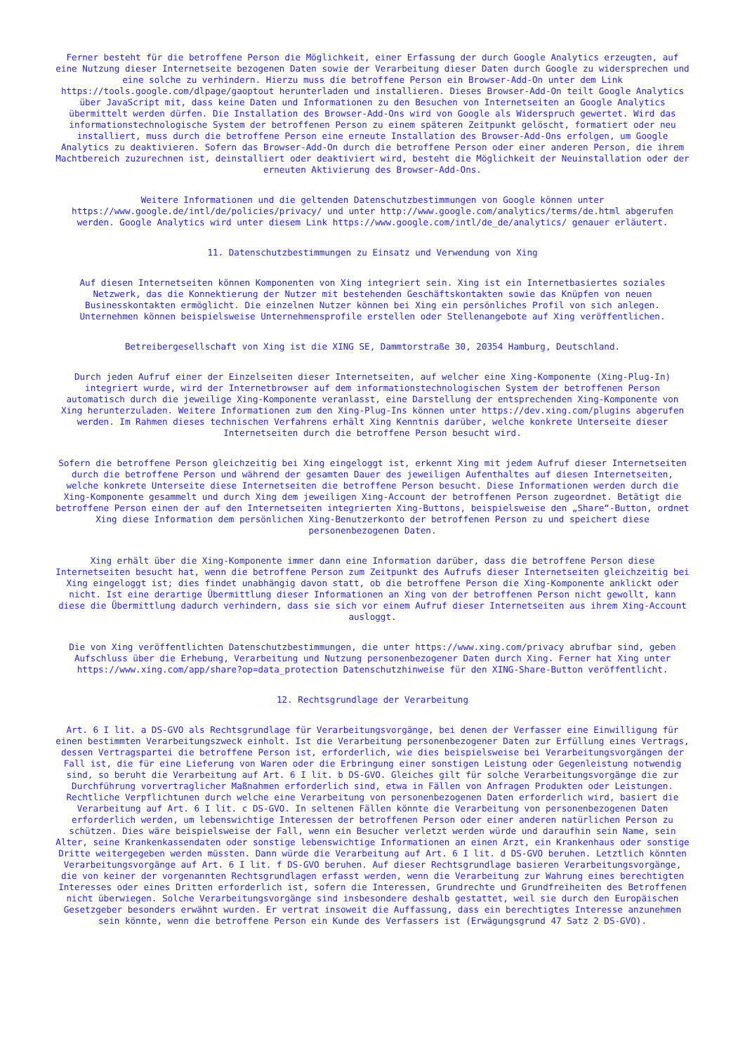Ferner besteht für die betroffene Person die Möglichkeit, einer Erfassung der durch Google Analytics erzeugten, auf eine Nutzung dieser Internetseite bezogenen Daten sowie der Verarbeitung dieser Daten durch Google zu widersprechen und eine solche zu verhindern. Hierzu muss die betroffene Person ein Browser-Add-On unter dem Link https://tools.google.com/dlpage/gaoptout herunterladen und installieren. Dieses Browser-Add-On teilt Google Analytics über JavaScript mit, dass keine Daten und Informationen zu den Besuchen von Internetseiten an Google Analytics übermittelt werden dürfen. Die Installation des Browser-Add-Ons wird von Google als Widerspruch gewertet. Wird das informationstechnologische System der betroffenen Person zu einem späteren Zeitpunkt gelöscht, formatiert oder neu installiert, muss durch die betroffene Person eine erneute Installation des Browser-Add-Ons erfolgen, um Google Analytics zu deaktivieren. Sofern das Browser-Add-On durch die betroffene Person oder einer anderen Person, die ihrem Machtbereich zuzurechnen ist, deinstalliert oder deaktiviert wird, besteht die Möglichkeit der Neuinstallation oder der erneuten Aktivierung des Browser-Add-Ons.
Weitere Informationen und die geltenden Datenschutzbestimmungen von Google können unter https://www.google.de/intl/de/policies/privacy/ und unter http://www.google.com/analytics/terms/de.html abgerufen werden. Google Analytics wird unter diesem Link https://www.google.com/intl/de_de/analytics/ genauer erläutert.
11. Datenschutzbestimmungen zu Einsatz und Verwendung von Xing
Auf diesen Internetseiten können Komponenten von Xing integriert sein. Xing ist ein Internetbasiertes soziales Netzwerk, das die Konnektierung der Nutzer mit bestehenden Geschäftskontakten sowie das Knüpfen von neuen Businesskontakten ermöglicht. Die einzelnen Nutzer können bei Xing ein persönliches Profil von sich anlegen. Unternehmen können beispielsweise Unternehmensprofile erstellen oder Stellenangebote auf Xing veröffentlichen.
Betreibergesellschaft von Xing ist die XING SE, Dammtorstraße 30, 20354 Hamburg, Deutschland.
Durch jeden Aufruf einer der Einzelseiten dieser Internetseiten, auf welcher eine Xing-Komponente (Xing-Plug-In) integriert wurde, wird der Internetbrowser auf dem informationstechnologischen System der betroffenen Person automatisch durch die jeweilige Xing-Komponente veranlasst, eine Darstellung der entsprechenden Xing-Komponente von Xing herunterzuladen. Weitere Informationen zum den Xing-Plug-Ins können unter https://dev.xing.com/plugins abgerufen werden. Im Rahmen dieses technischen Verfahrens erhält Xing Kenntnis darüber, welche konkrete Unterseite dieser Internetseiten durch die betroffene Person besucht wird.
Sofern die betroffene Person gleichzeitig bei Xing eingeloggt ist, erkennt Xing mit jedem Aufruf dieser Internetseiten durch die betroffene Person und während der gesamten Dauer des jeweiligen Aufenthaltes auf diesen Internetseiten, welche konkrete Unterseite diese Internetseiten die betroffene Person besucht. Diese Informationen werden durch die Xing-Komponente gesammelt und durch Xing dem jeweiligen Xing-Account der betroffenen Person zugeordnet. Betätigt die betroffene Person einen der auf den Internetseiten integrierten Xing-Buttons, beispielsweise den „Share“-Button, ordnet Xing diese Information dem persönlichen Xing-Benutzerkonto der betroffenen Person zu und speichert diese personenbezogenen Daten.
Xing erhält über die Xing-Komponente immer dann eine Information darüber, dass die betroffene Person diese Internetseiten besucht hat, wenn die betroffene Person zum Zeitpunkt des Aufrufs dieser Internetseiten gleichzeitig bei Xing eingeloggt ist; dies findet unabhängig davon statt, ob die betroffene Person die Xing-Komponente anklickt oder nicht. Ist eine derartige Übermittlung dieser Informationen an Xing von der betroffenen Person nicht gewollt, kann diese die Übermittlung dadurch verhindern, dass sie sich vor einem Aufruf dieser Internetseiten aus ihrem Xing-Account ausloggt.
Die von Xing veröffentlichten Datenschutzbestimmungen, die unter https://www.xing.com/privacy abrufbar sind, geben Aufschluss über die Erhebung, Verarbeitung und Nutzung personenbezogener Daten durch Xing. Ferner hat Xing unter https://www.xing.com/app/share?op=data_protection Datenschutzhinweise für den XING-Share-Button veröffentlicht.
12. Rechtsgrundlage der Verarbeitung
Art. 6 I lit. a DS-GVO als Rechtsgrundlage für Verarbeitungsvorgänge, bei denen der Verfasser eine Einwilligung für einen bestimmten Verarbeitungszweck einholt. Ist die Verarbeitung personenbezogener Daten zur Erfüllung eines Vertrags, dessen Vertragspartei die betroffene Person ist, erforderlich, wie dies beispielsweise bei Verarbeitungsvorgängen der Fall ist, die für eine Lieferung von Waren oder die Erbringung einer sonstigen Leistung oder Gegenleistung notwendig sind, so beruht die Verarbeitung auf Art. 6 I lit. b DS-GVO. Gleiches gilt für solche Verarbeitungsvorgänge die zur Durchführung vorvertraglicher Maßnahmen erforderlich sind, etwa in Fällen von Anfragen Produkten oder Leistungen. Rechtliche Verpflichtunen durch welche eine Verarbeitung von personenbezogenen Daten erforderlich wird, basiert die Verarbeitung auf Art. 6 I lit. c DS-GVO. In seltenen Fällen könnte die Verarbeitung von personenbezogenen Daten erforderlich werden, um lebenswichtige Interessen der betroffenen Person oder einer anderen natürlichen Person zu schützen. Dies wäre beispielsweise der Fall, wenn ein Besucher verletzt werden würde und daraufhin sein Name, sein Alter, seine Krankenkassendaten oder sonstige lebenswichtige Informationen an einen Arzt, ein Krankenhaus oder sonstige Dritte weitergegeben werden müssten. Dann würde die Verarbeitung auf Art. 6 I lit. d DS-GVO beruhen. Letztlich könnten Verarbeitungsvorgänge auf Art. 6 I lit. f DS-GVO beruhen. Auf dieser Rechtsgrundlage basieren Verarbeitungsvorgänge, die von keiner der vorgenannten Rechtsgrundlagen erfasst werden, wenn die Verarbeitung zur Wahrung eines berechtigten Interesses oder eines Dritten erforderlich ist, sofern die Interessen, Grundrechte und Grundfreiheiten des Betroffenen nicht überwiegen. Solche Verarbeitungsvorgänge sind insbesondere deshalb gestattet, weil sie durch den Europäischen Gesetzgeber besonders erwähnt wurden. Er vertrat insoweit die Auffassung, dass ein berechtigtes Interesse anzunehmen sein könnte, wenn die betroffene Person ein Kunde des Verfassers ist (Erwägungsgrund 47 Satz 2 DS-GVO).